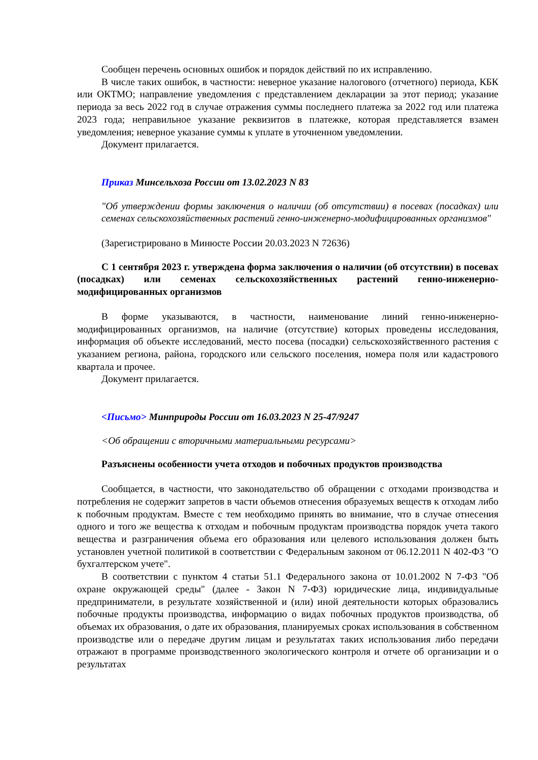Сообщен перечень основных ошибок и порядок действий по их исправлению.
В числе таких ошибок, в частности: неверное указание налогового (отчетного) периода, КБК или ОКТМО; направление уведомления с представлением декларации за этот период; указание периода за весь 2022 год в случае отражения суммы последнего платежа за 2022 год или платежа 2023 года; неправильное указание реквизитов в платежке, которая представляется взамен уведомления; неверное указание суммы к уплате в уточненном уведомлении.
Документ прилагается.
Приказ Минсельхоза России от 13.02.2023 N 83
"Об утверждении формы заключения о наличии (об отсутствии) в посевах (посадках) или семенах сельскохозяйственных растений генно-инженерно-модифицированных организмов"
(Зарегистрировано в Минюсте России 20.03.2023 N 72636)
С 1 сентября 2023 г. утверждена форма заключения о наличии (об отсутствии) в посевах (посадках) или семенах сельскохозяйственных растений генно-инженерно-модифицированных организмов
В форме указываются, в частности, наименование линий генно-инженерно-модифицированных организмов, на наличие (отсутствие) которых проведены исследования, информация об объекте исследований, место посева (посадки) сельскохозяйственного растения с указанием региона, района, городского или сельского поселения, номера поля или кадастрового квартала и прочее.
Документ прилагается.
<Письмо> Минприроды России от 16.03.2023 N 25-47/9247
<Об обращении с вторичными материальными ресурсами>
Разъяснены особенности учета отходов и побочных продуктов производства
Сообщается, в частности, что законодательство об обращении с отходами производства и потребления не содержит запретов в части объемов отнесения образуемых веществ к отходам либо к побочным продуктам. Вместе с тем необходимо принять во внимание, что в случае отнесения одного и того же вещества к отходам и побочным продуктам производства порядок учета такого вещества и разграничения объема его образования или целевого использования должен быть установлен учетной политикой в соответствии с Федеральным законом от 06.12.2011 N 402-ФЗ "О бухгалтерском учете".
В соответствии с пунктом 4 статьи 51.1 Федерального закона от 10.01.2002 N 7-ФЗ "Об охране окружающей среды" (далее - Закон N 7-ФЗ) юридические лица, индивидуальные предприниматели, в результате хозяйственной и (или) иной деятельности которых образовались побочные продукты производства, информацию о видах побочных продуктов производства, об объемах их образования, о дате их образования, планируемых сроках использования в собственном производстве или о передаче другим лицам и результатах таких использования либо передачи отражают в программе производственного экологического контроля и отчете об организации и о результатах